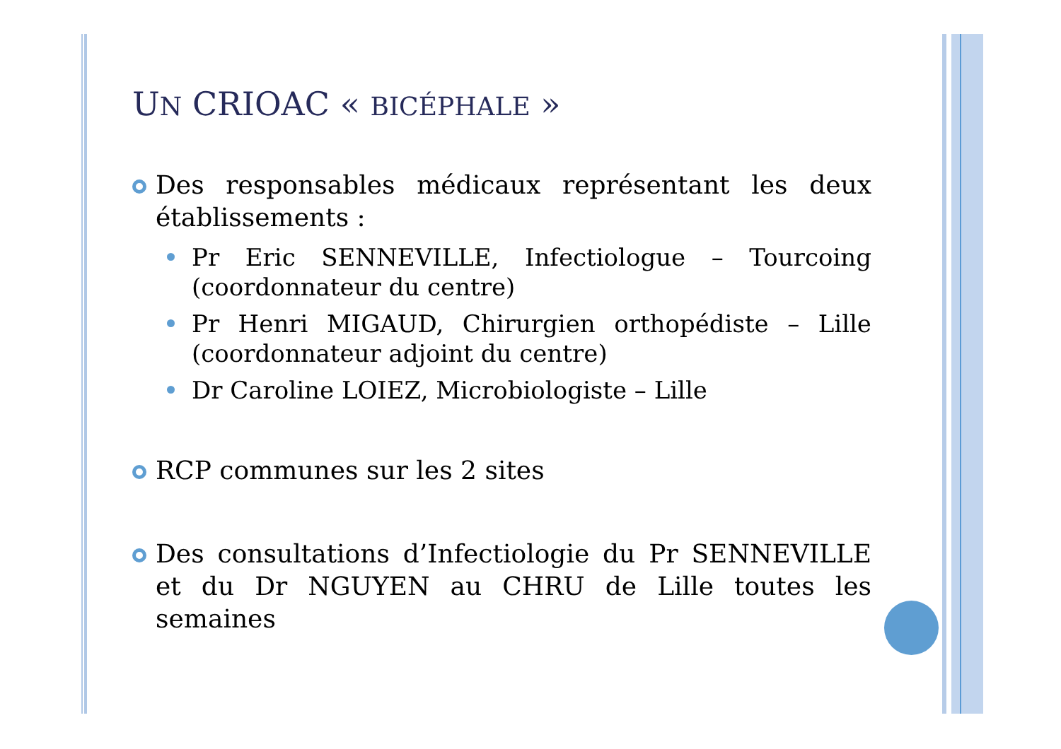UN CRIOAC « BICÉPHALE »
Des responsables médicaux représentant les deux établissements :
Pr Eric SENNEVILLE, Infectiologue – Tourcoing (coordonnateur du centre)
Pr Henri MIGAUD, Chirurgien orthopédiste – Lille (coordonnateur adjoint du centre)
Dr Caroline LOIEZ, Microbiologiste – Lille
RCP communes sur les 2 sites
Des consultations d’Infectiologie du Pr SENNEVILLE et du Dr NGUYEN au CHRU de Lille toutes les semaines